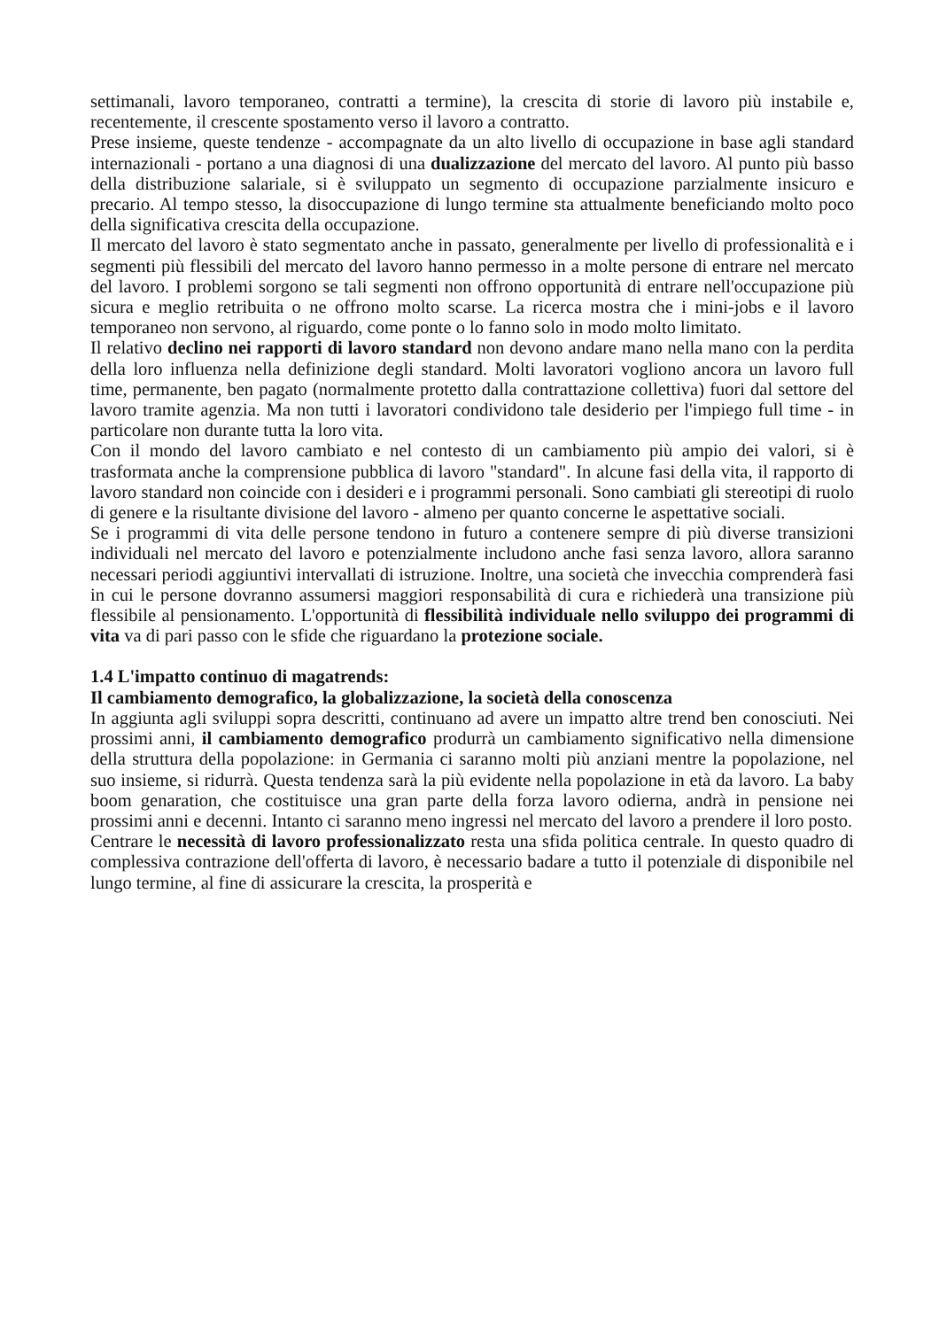settimanali, lavoro temporaneo, contratti a termine), la crescita di storie di lavoro più instabile e, recentemente, il crescente spostamento verso il lavoro a contratto.
Prese insieme, queste tendenze - accompagnate da un alto livello di occupazione in base agli standard internazionali - portano a una diagnosi di una dualizzazione del mercato del lavoro. Al punto più basso della distribuzione salariale, si è sviluppato un segmento di occupazione parzialmente insicuro e precario. Al tempo stesso, la disoccupazione di lungo termine sta attualmente beneficiando molto poco della significativa crescita della occupazione.
Il mercato del lavoro è stato segmentato anche in passato, generalmente per livello di professionalità e i segmenti più flessibili del mercato del lavoro hanno permesso in a molte persone di entrare nel mercato del lavoro. I problemi sorgono se tali segmenti non offrono opportunità di entrare nell'occupazione più sicura e meglio retribuita o ne offrono molto scarse. La ricerca mostra che i mini-jobs e il lavoro temporaneo non servono, al riguardo, come ponte o lo fanno solo in modo molto limitato.
Il relativo declino nei rapporti di lavoro standard non devono andare mano nella mano con la perdita della loro influenza nella definizione degli standard. Molti lavoratori vogliono ancora un lavoro full time, permanente, ben pagato (normalmente protetto dalla contrattazione collettiva) fuori dal settore del lavoro tramite agenzia. Ma non tutti i lavoratori condividono tale desiderio per l'impiego full time - in particolare non durante tutta la loro vita.
Con il mondo del lavoro cambiato e nel contesto di un cambiamento più ampio dei valori, si è trasformata anche la comprensione pubblica di lavoro "standard". In alcune fasi della vita, il rapporto di lavoro standard non coincide con i desideri e i programmi personali. Sono cambiati gli stereotipi di ruolo di genere e la risultante divisione del lavoro - almeno per quanto concerne le aspettative sociali.
Se i programmi di vita delle persone tendono in futuro a contenere sempre di più diverse transizioni individuali nel mercato del lavoro e potenzialmente includono anche fasi senza lavoro, allora saranno necessari periodi aggiuntivi intervallati di istruzione. Inoltre, una società che invecchia comprenderà fasi in cui le persone dovranno assumersi maggiori responsabilità di cura e richiederà una transizione più flessibile al pensionamento. L'opportunità di flessibilità individuale nello sviluppo dei programmi di vita va di pari passo con le sfide che riguardano la protezione sociale.
1.4 L'impatto continuo di magatrends:
Il cambiamento demografico, la globalizzazione, la società della conoscenza
In aggiunta agli sviluppi sopra descritti, continuano ad avere un impatto altre trend ben conosciuti. Nei prossimi anni, il cambiamento demografico produrrà un cambiamento significativo nella dimensione della struttura della popolazione: in Germania ci saranno molti più anziani mentre la popolazione, nel suo insieme, si ridurrà. Questa tendenza sarà la più evidente nella popolazione in età da lavoro. La baby boom genaration, che costituisce una gran parte della forza lavoro odierna, andrà in pensione nei prossimi anni e decenni. Intanto ci saranno meno ingressi nel mercato del lavoro a prendere il loro posto.
Centrare le necessità di lavoro professionalizzato resta una sfida politica centrale. In questo quadro di complessiva contrazione dell'offerta di lavoro, è necessario badare a tutto il potenziale di disponibile nel lungo termine, al fine di assicurare la crescita, la prosperità e